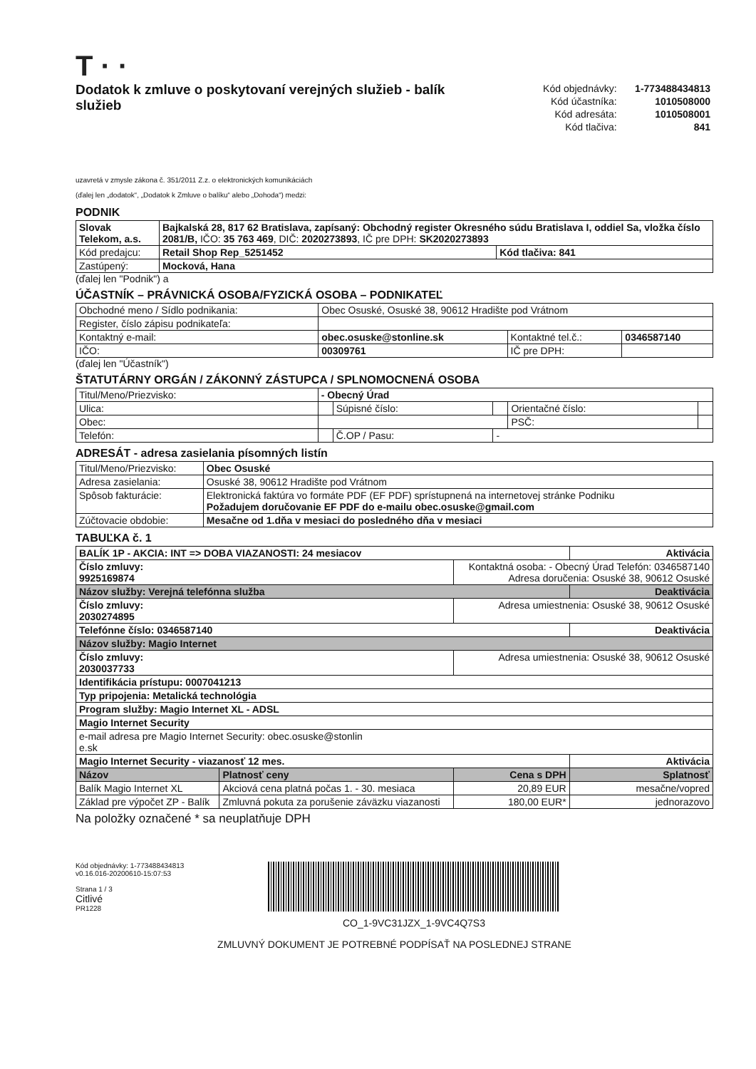T · ·
Dodatok k zmluve o poskytovaní verejných služieb - balík služieb
| Kód objednávky: | 1-773488434813 |
| Kód účastníka: | 1010508000 |
| Kód adresáta: | 1010508001 |
| Kód tlačiva: | 841 |
uzavretá v zmysle zákona č. 351/2011 Z.z. o elektronických komunikáciách
(ďalej len „dodatok“, „Dodatok k Zmluve o balíku“ alebo „Dohoda“) medzi:
PODNIK
| Slovak Telekom, a.s. | Bajkalská 28, 817 62 Bratislava, zapísaný: Obchodný register Okresného súdu Bratislava I, oddiel Sa, vložka číslo 2081/B, IČO: 35 763 469 , DIČ: 2020273893 , IČ pre DPH: SK2020273893 | |
| Kód predajcu: | Retail Shop Rep_5251452 | Kód tlačiva: 841 |
| Zastúpený: | Mocková, Hana | |
(ďalej len "Podnik") a
ÚČASTNÍK – PRÁVNICKÁ OSOBA/FYZICKÁ OSOBA – PODNIKATEĽ
| Obchodné meno / Sídlo podnikania: | Obec Osuské, Osuské 38, 90612 Hradište pod Vrátnom | | |
| Register, číslo zápisu podnikateľa: | | | |
| Kontaktný e-mail: | obec.osuske@stonline.sk | Kontaktné tel.č.: | 0346587140 |
| IČO: | 00309761 | IČ pre DPH: | |
(ďalej len "Účastník")
ŠTATUTÁRNY ORGÁN / ZÁKONNÝ ZÁSTUPCA / SPLNOMOCNENÁ OSOBA
| Titul/Meno/Priezvisko: | - Obecný Úrad | | | | |
| Ulica: | | Súpisné číslo: | | Orientačné číslo: | |
| Obec: | | | | PSČ: | |
| Telefón: | | Č.OP / Pasu: | - | | |
ADRESÁT - adresa zasielania písomných listín
| Titul/Meno/Priezvisko: | Obec Osuské |
| Adresa zasielania: | Osuské 38, 90612 Hradište pod Vrátnom |
| Spôsob fakturácie: | Elektronická faktúra vo formáte PDF (EF PDF) sprístupnená na internetovej stránke Podniku Požadujem doručovanie EF PDF do e-mailu obec.osuske@gmail.com |
| Zúčtovacie obdobie: | Mesačne od 1.dňa v mesiaci do posledného dňa v mesiaci |
TABUĽKA č. 1
| BALÍK 1P - AKCIA: INT => DOBA VIAZANOSTI: 24 mesiacov | | | Aktivácia |
| Číslo zmluvy: 9925169874 | | Kontaktná osoba: - Obecný Úrad Telefón: 0346587140 Adresa doručenia: Osuské 38, 90612 Osuské | |
| Názov služby: Verejná telefónna služba | | | Deaktivácia |
| Číslo zmluvy: 2030274895 | | Adresa umiestnenia: Osuské 38, 90612 Osuské | |
| Telefónne číslo: 0346587140 | | | Deaktivácia |
| Názov služby: Magio Internet | | | |
| Číslo zmluvy: 2030037733 | | Adresa umiestnenia: Osuské 38, 90612 Osuské | |
| Identifikácia prístupu: 0007041213 | | | |
| Typ pripojenia: Metalická technológia | | | |
| Program služby: Magio Internet XL - ADSL | | | |
| Magio Internet Security | | | |
| e-mail adresa pre Magio Internet Security: obec.osuske@stonlin e.sk | | | |
| Magio Internet Security - viazanosť 12 mes. | | | Aktivácia |
| Názov | Platnosť ceny | Cena s DPH | Splatnosť |
| Balík Magio Internet XL | Akciová cena platná počas 1. - 30. mesiaca | 20,89 EUR | mesačne/vopred |
| Základ pre výpočet ZP - Balík | Zmluvná pokuta za porušenie záväzku viazanosti | 180,00 EUR* | jednorazovo |
Na položky označené * sa neuplatňuje DPH
Kód objednávky: 1-773488434813
v0.16.016-20200610-15:07:53
Strana 1 / 3
Citlivé
PR1228
CO_1-9VC31JZX_1-9VC4Q7S3
ZMLUVNÝ DOKUMENT JE POTREBNÉ PODPÍSAŤ NA POSLEDNEJ STRANE